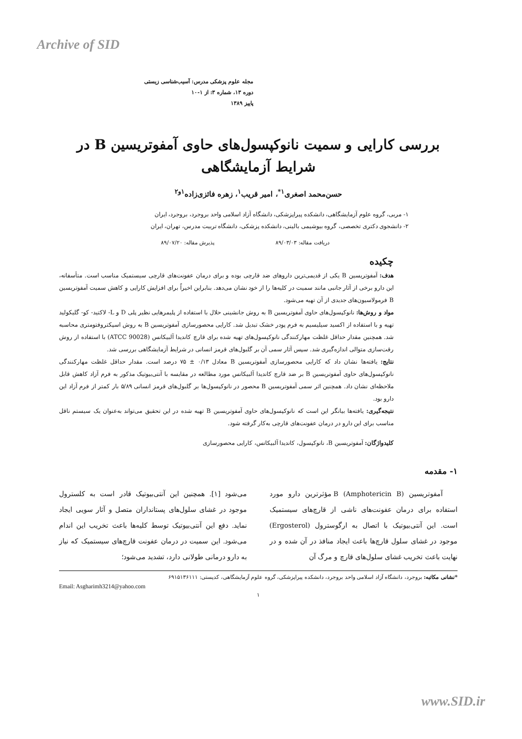Archive of SID
مجله علوم پزشکی مدرس: آسیب‌شناسی زیستی
دوره ۱۳، شماره ۳: از ۱-۱۰
پاییز ۱۳۸۹
بررسی کارایی و سمیت نانوکپسول‌های حاوی آمفوتریسین B در شرایط آزمایشگاهی
حسن‌محمد اصغری<sup>۱*</sup>، امیر قریب<sup>۱</sup>، زهره فائزی‌زاده<sup>۱و۲</sup>
۱- مربی، گروه علوم آزمایشگاهی، دانشکده پیراپزشکی، دانشگاه آزاد اسلامی واحد بروجرد، بروجرد، ایران
۲- دانشجوی دکتری تخصصی، گروه بیوشیمی بالینی، دانشکده پزشکی، دانشگاه تربیت مدرس، تهران، ایران
دریافت مقاله: ۸۹/۰۳/۰۳ پذیرش مقاله: ۸۹/۰۷/۲۰
چکیده
هدف: آمفوتریسین B یکی از قدیمی‌ترین داروهای ضد قارچی بوده و برای درمان عفونت‌های قارچی سیستمیک مناسب است. متأسفانه، این دارو برخی از آثار جانبی مانند سمیت در کلیه‌ها را از خود نشان می‌دهد. بنابراین اخیراً برای افزایش کارایی و کاهش سمیت آمفوتریسین B فرمولاسیون‌های جدیدی از آن تهیه می‌شود.
مواد و روش‌ها: نانوکپسول‌های حاوی آمفوتریسین B به روش جانشینی حلال با استفاده از پلیمرهایی نظیر پلی D و L- لاکتید- کو- گلیکولید تهیه و با استفاده از اکسید سیلیسیم به فرم پودر خشک تبدیل شد. کارایی محصورسازی آمفوتریسین B به روش اسپکتروفتومتری محاسبه شد. همچنین مقدار حداقل غلظت مهارکنندگی نانوکپسول‌های تهیه شده برای قارچ کاندیدا آلبیکانس (ATCC 90028) با استفاده از روش رقت‌سازی متوالی اندازه‌گیری شد. سپس آثار سمی آن بر گلبول‌های قرمز انسانی در شرایط آزمایشگاهی بررسی شد.
نتایج: یافته‌ها نشان داد که کارایی محصورسازی آمفوتریسین B معادل ۰/۱۳ ± ۷۵ درصد است. مقدار حداقل غلظت مهارکنندگی نانوکپسول‌های حاوی آمفوتریسین B بر ضد قارچ کاندیدا آلبیکانس مورد مطالعه در مقایسه با آنتی‌بیوتیک مذکور به فرم آزاد کاهش قابل ملاحظه‌ای نشان داد. همچنین اثر سمی آمفوتریسین B محصور در نانوکپسول‌ها بر گلبول‌های قرمز انسانی ۵/۸۹ بار کمتر از فرم آزاد این دارو بود.
نتیجه‌گیری: یافته‌ها بیانگر این است که نانوکپسول‌های حاوی آمفوتریسین B تهیه شده در این تحقیق می‌تواند به‌عنوان یک سیستم ناقل مناسب برای این دارو در درمان عفونت‌های قارچی به‌کار گرفته شود.
کلیدواژگان: آمفوتریسین B، نانوکپسول، کاندیدا آلبیکانس، کارایی محصورسازی
۱- مقدمه
آمفوتریسین B (Amphotericin B) مؤثرترین دارو مورد استفاده برای درمان عفونت‌های ناشی از قارچ‌های سیستمیک است. این آنتی‌بیوتیک با اتصال به ارگوسترول (Ergosterol) موجود در غشای سلول قارچ‌ها باعث ایجاد منافذ در آن شده و در نهایت باعث تخریب غشای سلول‌های قارچ و مرگ آن
می‌شود [۱]. همچنین این آنتی‌بیوتیک قادر است به کلسترول موجود در غشای سلول‌های پستانداران متصل و آثار سویی ایجاد نماید. دفع این آنتی‌بیوتیک توسط کلیه‌ها باعث تخریب این اندام می‌شود. این سمیت در درمان عفونت قارچ‌های سیستمیک که نیاز به دارو درمانی طولانی دارد، تشدید می‌شود؛
*نشانی مکاتبه: بروجرد، دانشگاه آزاد اسلامی واحد بروجرد، دانشکده پیراپزشکی، گروه علوم آزمایشگاهی، کدپستی: ۶۹۱۵۱۳۶۱۱۱
Email: Asgharimh3214@yahoo.com
۱
www.SID.ir